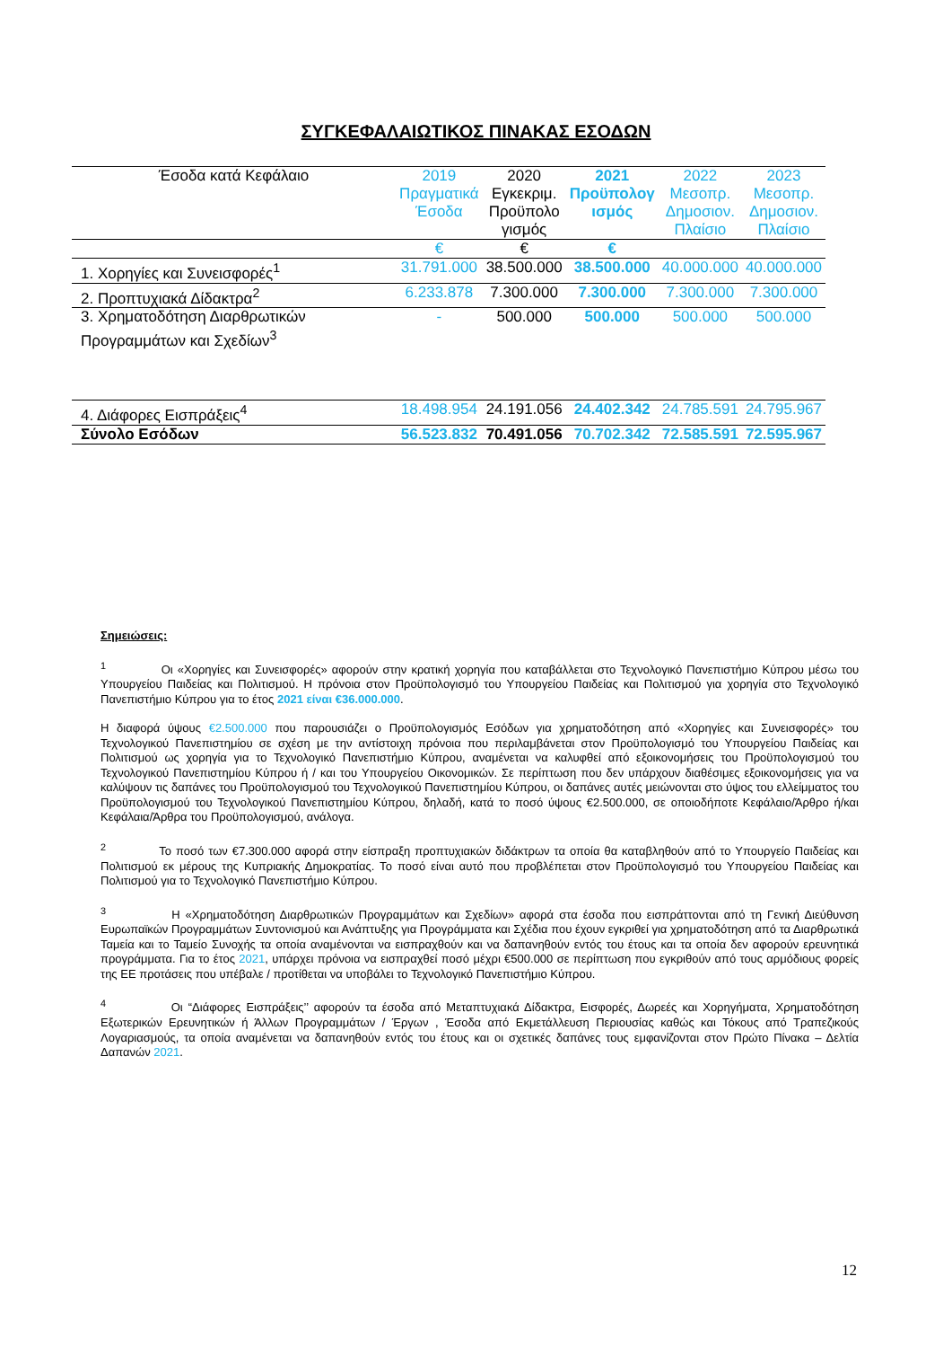ΣΥΓΚΕΦΑΛΑΙΩΤΙΚΟΣ ΠΙΝΑΚΑΣ ΕΣΟΔΩΝ
| Έσοδα κατά Κεφάλαιο | 2019 Πραγματικά Έσοδα | 2020 Εγκεκριμ. Προϋπολο γισμός | 2021 Προϋπολογ ισμός | 2022 Μεσοπρ. Δημοσιον. Πλαίσιο | 2023 Μεσοπρ. Δημοσιον. Πλαίσιο |
| --- | --- | --- | --- | --- | --- |
| | € | € | € | | |
| 1. Χορηγίες και Συνεισφορές<sup>1</sup> | 31.791.000 | 38.500.000 | 38.500.000 | 40.000.000 | 40.000.000 |
| 2. Προπτυχιακά Δίδακτρα<sup>2</sup> | 6.233.878 | 7.300.000 | 7.300.000 | 7.300.000 | 7.300.000 |
| 3. Χρηματοδότηση Διαρθρωτικών Προγραμμάτων και Σχεδίων<sup>3</sup> | - | 500.000 | 500.000 | 500.000 | 500.000 |
| 4. Διάφορες Εισπράξεις<sup>4</sup> | 18.498.954 | 24.191.056 | 24.402.342 | 24.785.591 | 24.795.967 |
| Σύνολο Εσόδων | 56.523.832 | 70.491.056 | 70.702.342 | 72.585.591 | 72.595.967 |
Σημειώσεις:
<sup>1</sup> Οι «Χορηγίες και Συνεισφορές» αφορούν στην κρατική χορηγία που καταβάλλεται στο Τεχνολογικό Πανεπιστήμιο Κύπρου μέσω του Υπουργείου Παιδείας και Πολιτισμού. Η πρόνοια στον Προϋπολογισμό του Υπουργείου Παιδείας και Πολιτισμού για χορηγία στο Τεχνολογικό Πανεπιστήμιο Κύπρου για το έτος 2021 είναι €36.000.000.
Η διαφορά ύψους €2.500.000 που παρουσιάζει ο Προϋπολογισμός Εσόδων για χρηματοδότηση από «Χορηγίες και Συνεισφορές» του Τεχνολογικού Πανεπιστημίου σε σχέση με την αντίστοιχη πρόνοια που περιλαμβάνεται στον Προϋπολογισμό του Υπουργείου Παιδείας και Πολιτισμού ως χορηγία για το Τεχνολογικό Πανεπιστήμιο Κύπρου, αναμένεται να καλυφθεί από εξοικονομήσεις του Προϋπολογισμού του Τεχνολογικού Πανεπιστημίου Κύπρου ή / και του Υπουργείου Οικονομικών. Σε περίπτωση που δεν υπάρχουν διαθέσιμες εξοικονομήσεις για να καλύψουν τις δαπάνες του Προϋπολογισμού του Τεχνολογικού Πανεπιστημίου Κύπρου, οι δαπάνες αυτές μειώνονται στο ύψος του ελλείμματος του Προϋπολογισμού του Τεχνολογικού Πανεπιστημίου Κύπρου, δηλαδή, κατά το ποσό ύψους €2.500.000, σε οποιοδήποτε Κεφάλαιο/Άρθρο ή/και Κεφάλαια/Άρθρα του Προϋπολογισμού, ανάλογα.
<sup>2</sup> Το ποσό των €7.300.000 αφορά στην είσπραξη προπτυχιακών διδάκτρων τα οποία θα καταβληθούν από το Υπουργείο Παιδείας και Πολιτισμού εκ μέρους της Κυπριακής Δημοκρατίας. Το ποσό είναι αυτό που προβλέπεται στον Προϋπολογισμό του Υπουργείου Παιδείας και Πολιτισμού για το Τεχνολογικό Πανεπιστήμιο Κύπρου.
<sup>3</sup> Η «Χρηματοδότηση Διαρθρωτικών Προγραμμάτων και Σχεδίων» αφορά στα έσοδα που εισπράττονται από τη Γενική Διεύθυνση Ευρωπαϊκών Προγραμμάτων Συντονισμού και Ανάπτυξης για Προγράμματα και Σχέδια που έχουν εγκριθεί για χρηματοδότηση από τα Διαρθρωτικά Ταμεία και το Ταμείο Συνοχής τα οποία αναμένονται να εισπραχθούν και να δαπανηθούν εντός του έτους και τα οποία δεν αφορούν ερευνητικά προγράμματα. Για το έτος 2021, υπάρχει πρόνοια να εισπραχθεί ποσό μέχρι €500.000 σε περίπτωση που εγκριθούν από τους αρμόδιους φορείς της ΕΕ προτάσεις που υπέβαλε / προτίθεται να υποβάλει το Τεχνολογικό Πανεπιστήμιο Κύπρου.
<sup>4</sup> Οι “Διάφορες Εισπράξεις’’ αφορούν τα έσοδα από Μεταπτυχιακά Δίδακτρα, Εισφορές, Δωρεές και Χορηγήματα, Χρηματοδότηση Εξωτερικών Ερευνητικών ή Άλλων Προγραμμάτων / Έργων , Έσοδα από Εκμετάλλευση Περιουσίας καθώς και Τόκους από Τραπεζικούς Λογαριασμούς, τα οποία αναμένεται να δαπανηθούν εντός του έτους και οι σχετικές δαπάνες τους εμφανίζονται στον Πρώτο Πίνακα – Δελτία Δαπανών 2021.
12